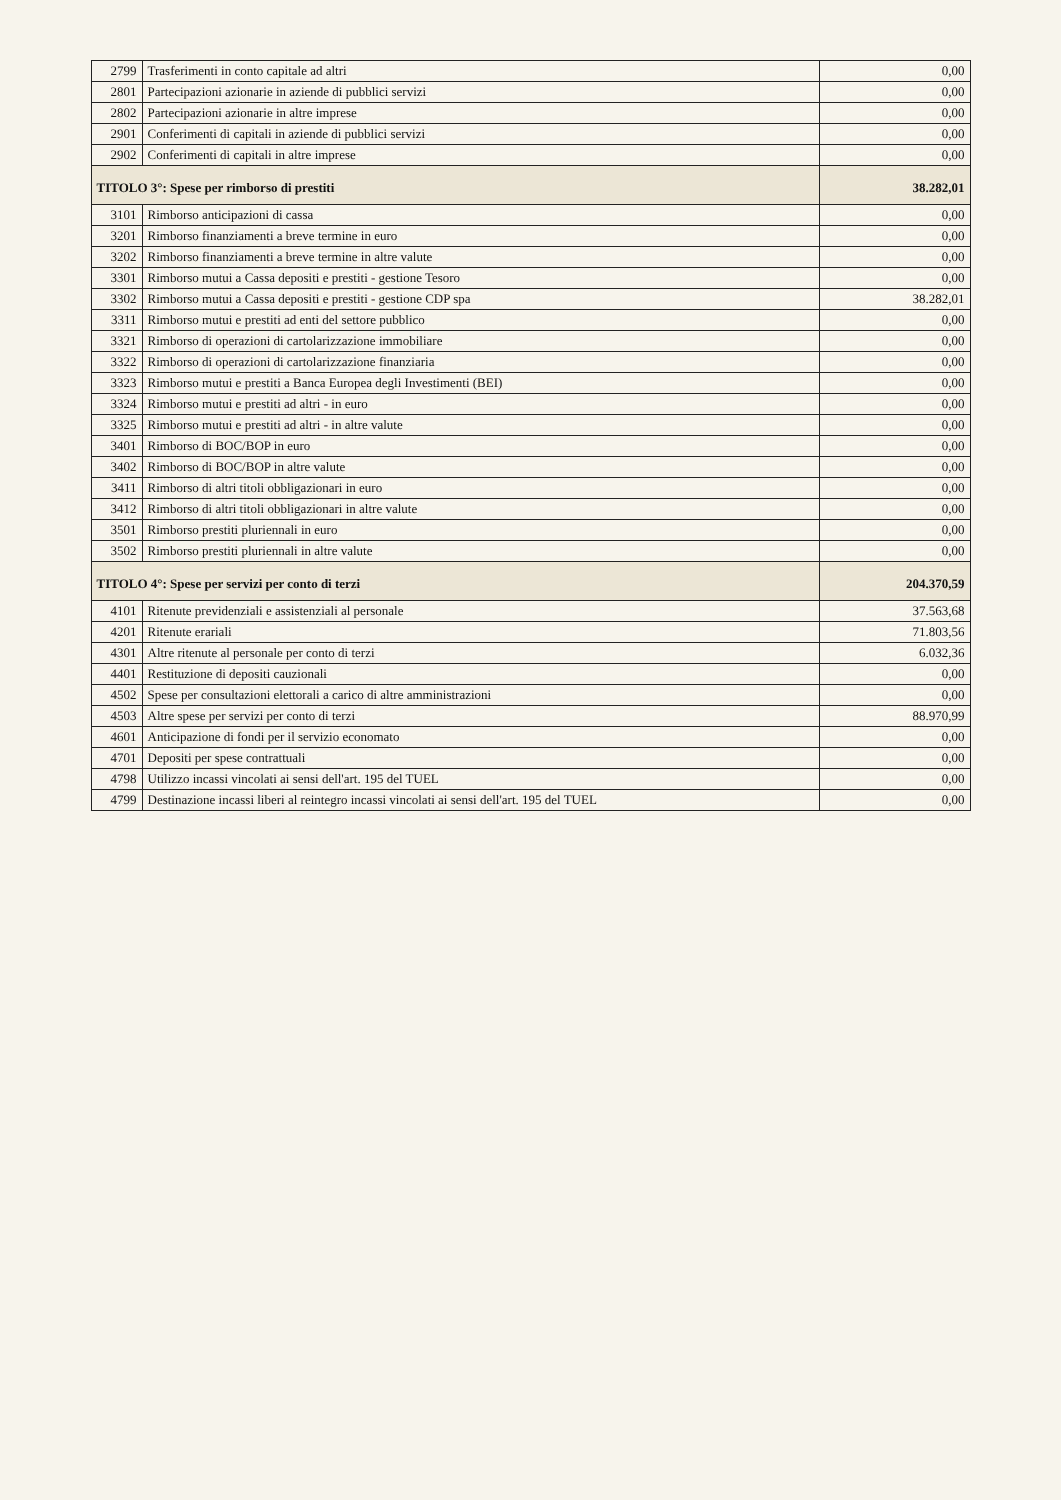| 2799 | Trasferimenti in conto capitale ad altri | 0,00 |
| 2801 | Partecipazioni azionarie in aziende di pubblici servizi | 0,00 |
| 2802 | Partecipazioni azionarie in altre imprese | 0,00 |
| 2901 | Conferimenti di capitali in aziende di pubblici servizi | 0,00 |
| 2902 | Conferimenti di capitali in altre imprese | 0,00 |
| TITOLO 3°: Spese per rimborso di prestiti | | 38.282,01 |
| 3101 | Rimborso anticipazioni di cassa | 0,00 |
| 3201 | Rimborso finanziamenti a breve termine in euro | 0,00 |
| 3202 | Rimborso finanziamenti a breve termine in altre valute | 0,00 |
| 3301 | Rimborso mutui a Cassa depositi e prestiti - gestione Tesoro | 0,00 |
| 3302 | Rimborso mutui a Cassa depositi e prestiti - gestione CDP spa | 38.282,01 |
| 3311 | Rimborso mutui e prestiti ad enti del settore pubblico | 0,00 |
| 3321 | Rimborso di operazioni di cartolarizzazione immobiliare | 0,00 |
| 3322 | Rimborso di operazioni di cartolarizzazione finanziaria | 0,00 |
| 3323 | Rimborso mutui e prestiti a Banca Europea degli Investimenti (BEI) | 0,00 |
| 3324 | Rimborso mutui e prestiti ad altri - in euro | 0,00 |
| 3325 | Rimborso mutui e prestiti ad altri - in altre valute | 0,00 |
| 3401 | Rimborso di BOC/BOP in euro | 0,00 |
| 3402 | Rimborso di BOC/BOP in altre valute | 0,00 |
| 3411 | Rimborso di altri titoli obbligazionari in euro | 0,00 |
| 3412 | Rimborso di altri titoli obbligazionari in altre valute | 0,00 |
| 3501 | Rimborso prestiti pluriennali in euro | 0,00 |
| 3502 | Rimborso prestiti pluriennali in altre valute | 0,00 |
| TITOLO 4°: Spese per servizi per conto di terzi | | 204.370,59 |
| 4101 | Ritenute previdenziali e assistenziali al personale | 37.563,68 |
| 4201 | Ritenute erariali | 71.803,56 |
| 4301 | Altre ritenute al personale per conto di terzi | 6.032,36 |
| 4401 | Restituzione di depositi cauzionali | 0,00 |
| 4502 | Spese per consultazioni elettorali a carico di altre amministrazioni | 0,00 |
| 4503 | Altre spese per servizi per conto di terzi | 88.970,99 |
| 4601 | Anticipazione di fondi per il servizio economato | 0,00 |
| 4701 | Depositi per spese contrattuali | 0,00 |
| 4798 | Utilizzo incassi vincolati ai sensi dell'art. 195 del TUEL | 0,00 |
| 4799 | Destinazione incassi liberi al reintegro incassi vincolati ai sensi dell'art. 195 del TUEL | 0,00 |